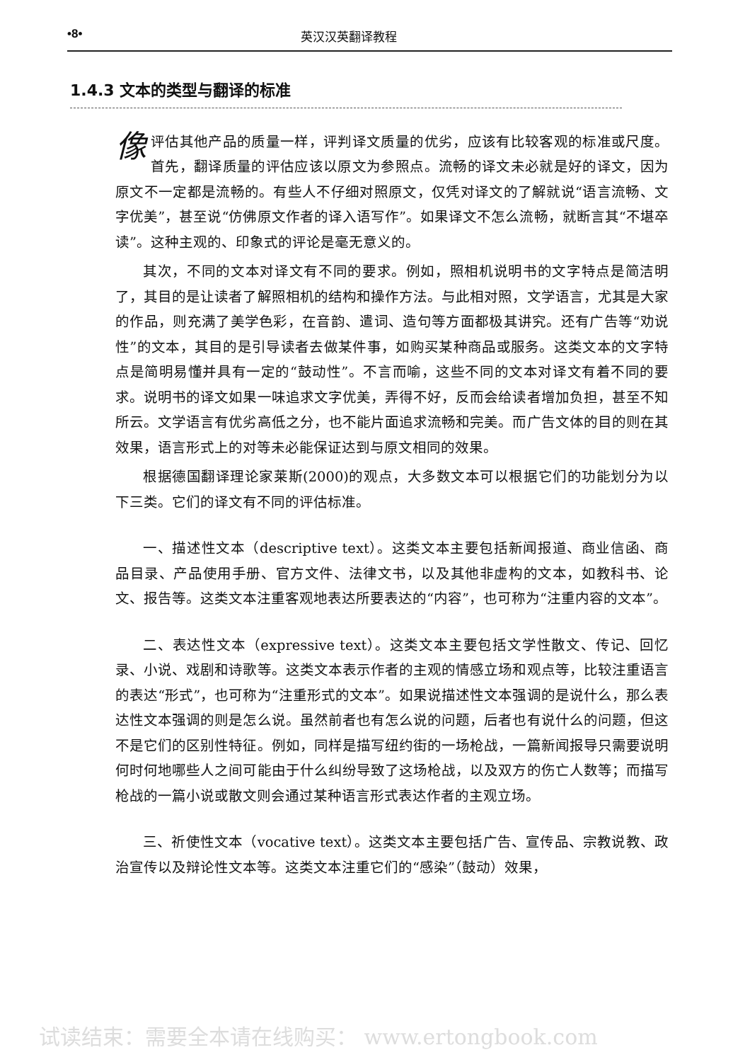•8• 英汉汉英翻译教程
1.4.3 文本的类型与翻译的标准
像评估其他产品的质量一样，评判译文质量的优劣，应该有比较客观的标准或尺度。首先，翻译质量的评估应该以原文为参照点。流畅的译文未必就是好的译文，因为原文不一定都是流畅的。有些人不仔细对照原文，仅凭对译文的了解就说“语言流畅、文字优美”，甚至说“仿佛原文作者的译入语写作”。如果译文不怎么流畅，就断言其“不堪卒读”。这种主观的、印象式的评论是毫无意义的。
其次，不同的文本对译文有不同的要求。例如，照相机说明书的文字特点是简洁明了，其目的是让读者了解照相机的结构和操作方法。与此相对照，文学语言，尤其是大家的作品，则充满了美学色彩，在音韵、遣词、造句等方面都极其讲究。还有广告等“劝说性”的文本，其目的是引导读者去做某件事，如购买某种商品或服务。这类文本的文字特点是简明易懂并具有一定的“鼓动性”。不言而喻，这些不同的文本对译文有着不同的要求。说明书的译文如果一味追求文字优美，弄得不好，反而会给读者增加负担，甚至不知所云。文学语言有优劣高低之分，也不能片面追求流畅和完美。而广告文体的目的则在其效果，语言形式上的对等未必能保证达到与原文相同的效果。
根据德国翻译理论家莱斯(2000)的观点，大多数文本可以根据它们的功能划分为以下三类。它们的译文有不同的评估标准。
一、描述性文本（descriptive text）。这类文本主要包括新闻报道、商业信函、商品目录、产品使用手册、官方文件、法律文书，以及其他非虚构的文本，如教科书、论文、报告等。这类文本注重客观地表达所要表达的“内容”，也可称为“注重内容的文本”。
二、表达性文本（expressive text）。这类文本主要包括文学性散文、传记、回忆录、小说、戏剧和诗歌等。这类文本表示作者的主观的情感立场和观点等，比较注重语言的表达“形式”，也可称为“注重形式的文本”。如果说描述性文本强调的是说什么，那么表达性文本强调的则是怎么说。虽然前者也有怎么说的问题，后者也有说什么的问题，但这不是它们的区别性特征。例如，同样是描写纽约街的一场枪战，一篇新闻报导只需要说明何时何地哪些人之间可能由于什么纠纷导致了这场枪战，以及双方的伤亡人数等；而描写枪战的一篇小说或散文则会通过某种语言形式表达作者的主观立场。
三、祈使性文本（vocative text）。这类文本主要包括广告、宣传品、宗教说教、政治宣传以及辩论性文本等。这类文本注重它们的“感染”（鼓动）效果，
试读结束：需要全本请在线购买： www.ertongbook.com